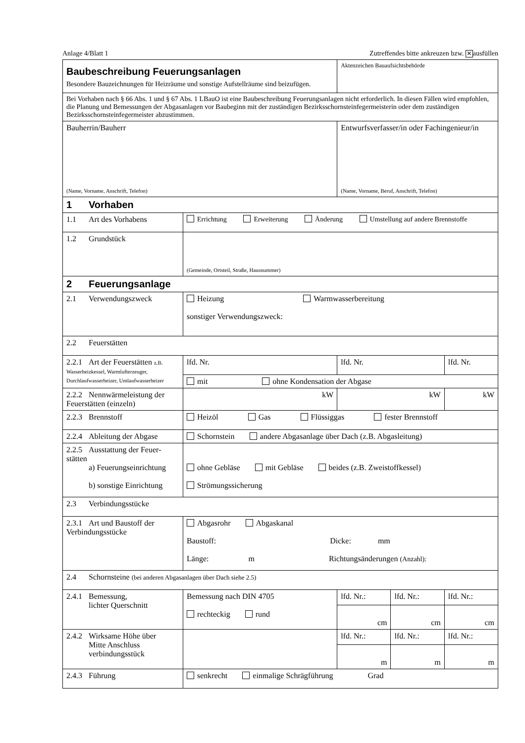Anlage 4/Blatt 1 Zutreffendes bitte ankreuzen bzw. ✕ ausfüllen
| Baubeschreibung Feuerungsanlagen Besondere Bauzeichnungen für Heizräume und sonstige Aufstellräume sind beizufügen. | | Aktenzeichen Bauaufsichtsbehörde | | | |
| Bei Vorhaben nach § 66 Abs. 1 und § 67 Abs. 1 LBauO ist eine Baubeschreibung Feuerungsanlagen nicht erforderlich. In diesen Fällen wird empfohlen, die Planung und Bemessungen der Abgasanlagen vor Baubeginn mit der zuständigen Bezirksschornstein­fegermeisterin oder dem zuständigen Bezirksschornsteinfegermeister abzustimmen. | | | | | |
| Bauherrin/Bauherr (Name, Vorname, Anschrift, Telefon) | | | Entwurfsverfasser/in oder Fachingenieur/in (Name, Vorname, Beruf, Anschrift, Telefon) | | |
| 1 Vorhaben | | | | | |
| 1.1 Art des Vorhabens | Errichtung Erweiterung Änderung Umstellung auf andere Brennstoffe | | | | |
| 1.2 Grundstück | (Gemeinde, Ortsteil, Straße, Hausnummer) | | | | |
| 2 Feuerungsanlage | | | | | |
| 2.1 Verwendungszweck | Heizung Warmwasserbereitung sonstiger Verwendungszweck: | | | | |
| 2.2 Feuerstätten | | | | | |
| 2.2.1 Art der Feuerstätten z.B. Wasserheizkessel, Warmluft­erzeuger, Durchlaufwasser­heizer, Umlaufwasserheizer | lfd. Nr. | | lfd. Nr. | | lfd. Nr. |
| | mit ohne Kondensation der Abgase | | | | |
| 2.2.2 Nennwärmeleistung der Feuerstätten (einzeln) | kW | | kW | | kW |
| 2.2.3 Brennstoff | Heizöl Gas Flüssiggas fester Brennstoff | | | | |
| 2.2.4 Ableitung der Abgase | Schornstein andere Abgasanlage über Dach (z.B. Abgasleitung) | | | | |
| 2.2.5 Ausstattung der Feuer­stätten a) Feuerungseinrichtung b) sonstige Einrichtung | ohne Gebläse mit Gebläse beides (z.B. Zweistoffkessel) Strömungssicherung | | | | |
| 2.3 Verbindungsstücke | | | | | |
| 2.3.1 Art und Baustoff der Verbindungsstücke | Abgasrohr Abgaskanal Baustoff: Dicke: mm Länge: m Richtungsänderungen (Anzahl): | | | | |
| 2.4 Schornsteine (bei anderen Abgasanlagen über Dach siehe 2.5) | | | | | |
| 2.4.1 Bemessung, lichter Querschnitt | Bemessung nach DIN 4705 rechteckig rund | | lfd. Nr.: | lfd. Nr.: | lfd. Nr.: |
| | | | cm | cm | cm |
| 2.4.2 Wirksame Höhe über Mitte Anschluss­ verbindungsstück | | | lfd. Nr.: | lfd. Nr.: | lfd. Nr.: |
| | | | m | m | m |
| 2.4.3 Führung | senkrecht einmalige Schrägführung Grad | | | | |